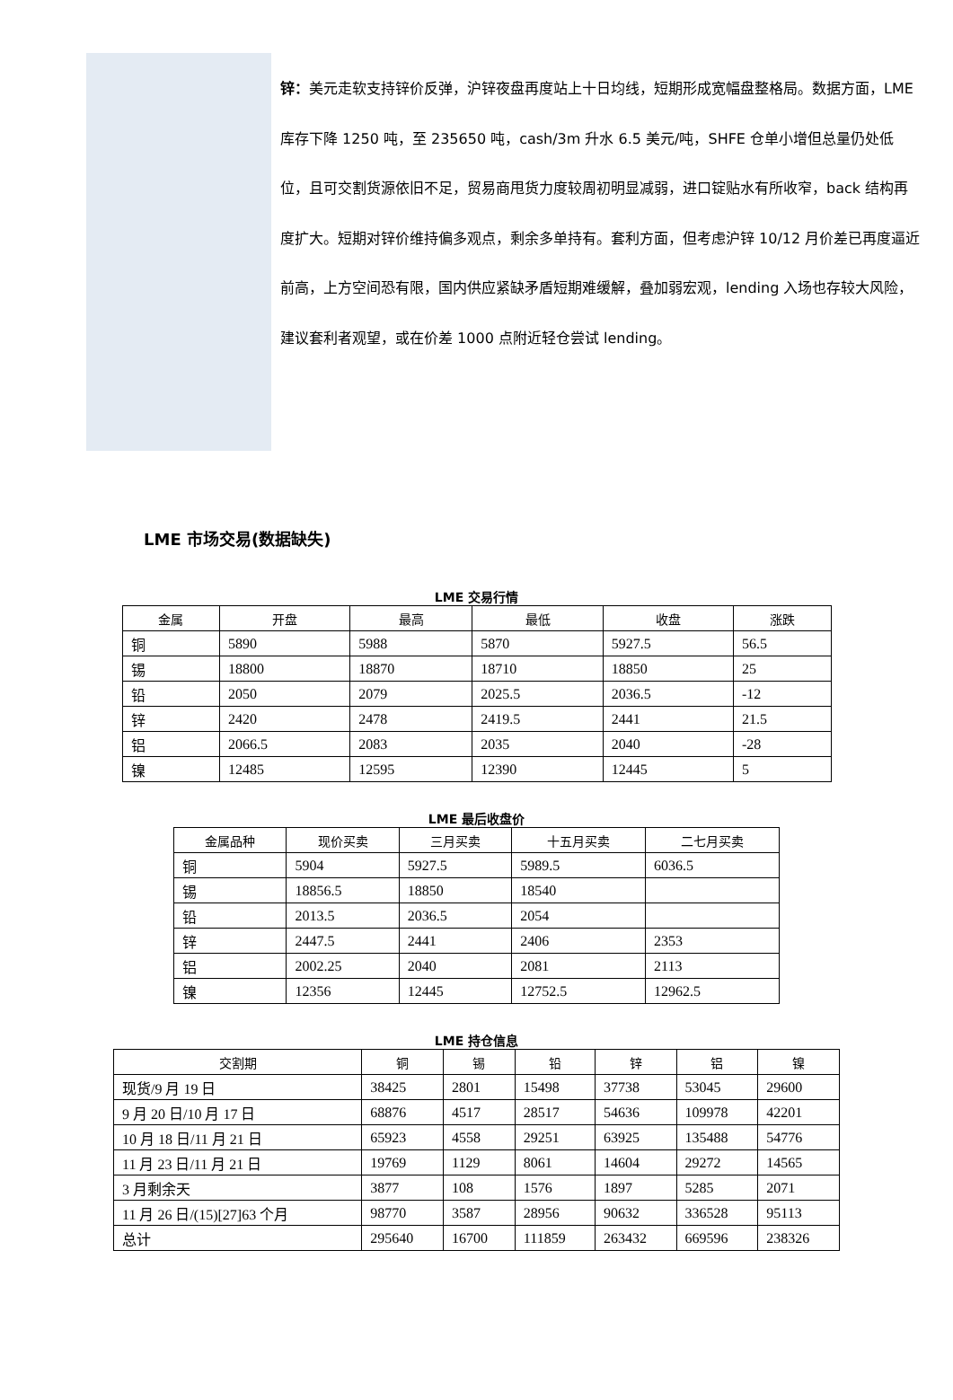锌：美元走软支持锌价反弹，沪锌夜盘再度站上十日均线，短期形成宽幅盘整格局。数据方面，LME 库存下降 1250 吨，至 235650 吨，cash/3m 升水 6.5 美元/吨，SHFE 仓单小增但总量仍处低位，且可交割货源依旧不足，贸易商甩货力度较周初明显减弱，进口锭贴水有所收窄，back 结构再度扩大。短期对锌价维持偏多观点，剩余多单持有。套利方面，但考虑沪锌 10/12 月价差已再度逼近前高，上方空间恐有限，国内供应紧缺矛盾短期难缓解，叠加弱宏观，lending 入场也存较大风险，建议套利者观望，或在价差 1000 点附近轻仓尝试 lending。
LME 市场交易(数据缺失)
LME 交易行情
| 金属 | 开盘 | 最高 | 最低 | 收盘 | 涨跌 |
| --- | --- | --- | --- | --- | --- |
| 铜 | 5890 | 5988 | 5870 | 5927.5 | 56.5 |
| 锡 | 18800 | 18870 | 18710 | 18850 | 25 |
| 铅 | 2050 | 2079 | 2025.5 | 2036.5 | -12 |
| 锌 | 2420 | 2478 | 2419.5 | 2441 | 21.5 |
| 铝 | 2066.5 | 2083 | 2035 | 2040 | -28 |
| 镍 | 12485 | 12595 | 12390 | 12445 | 5 |
LME 最后收盘价
| 金属品种 | 现价买卖 | 三月买卖 | 十五月买卖 | 二七月买卖 |
| --- | --- | --- | --- | --- |
| 铜 | 5904 | 5927.5 | 5989.5 | 6036.5 |
| 锡 | 18856.5 | 18850 | 18540 | |
| 铅 | 2013.5 | 2036.5 | 2054 | |
| 锌 | 2447.5 | 2441 | 2406 | 2353 |
| 铝 | 2002.25 | 2040 | 2081 | 2113 |
| 镍 | 12356 | 12445 | 12752.5 | 12962.5 |
LME 持仓信息
| 交割期 | 铜 | 锡 | 铅 | 锌 | 铝 | 镍 |
| --- | --- | --- | --- | --- | --- | --- |
| 现货/9 月 19 日 | 38425 | 2801 | 15498 | 37738 | 53045 | 29600 |
| 9 月 20 日/10 月 17 日 | 68876 | 4517 | 28517 | 54636 | 109978 | 42201 |
| 10 月 18 日/11 月 21 日 | 65923 | 4558 | 29251 | 63925 | 135488 | 54776 |
| 11 月 23 日/11 月 21 日 | 19769 | 1129 | 8061 | 14604 | 29272 | 14565 |
| 3 月剩余天 | 3877 | 108 | 1576 | 1897 | 5285 | 2071 |
| 11 月 26 日/(15)[27]63 个月 | 98770 | 3587 | 28956 | 90632 | 336528 | 95113 |
| 总计 | 295640 | 16700 | 111859 | 263432 | 669596 | 238326 |